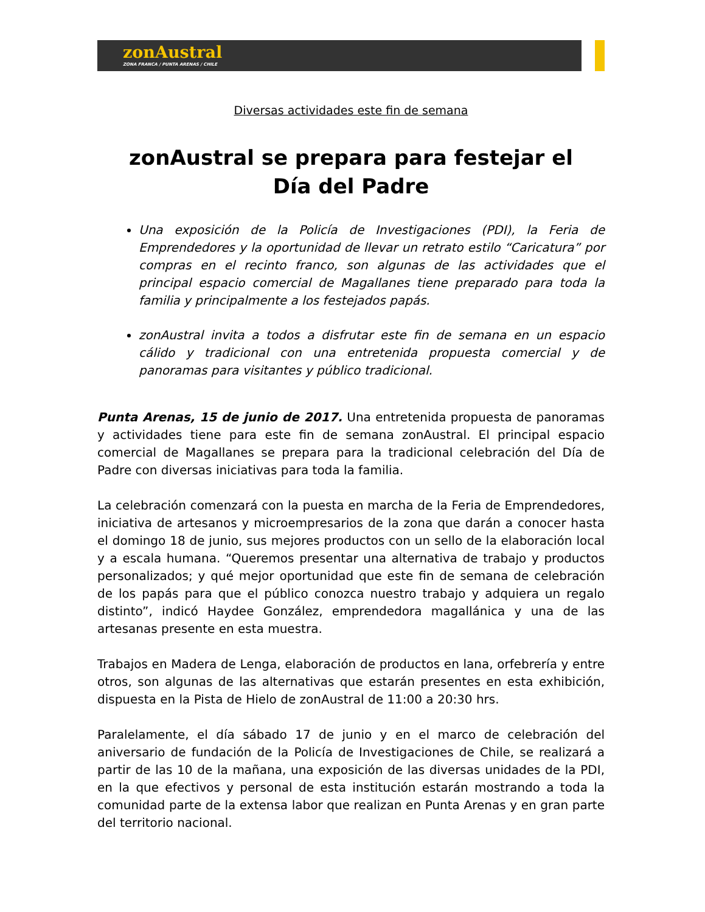zonAustral
ZONA FRANCA / PUNTA ARENAS / CHILE
Diversas actividades este fin de semana
zonAustral se prepara para festejar el Día del Padre
Una exposición de la Policía de Investigaciones (PDI), la Feria de Emprendedores y la oportunidad de llevar un retrato estilo “Caricatura” por compras en el recinto franco, son algunas de las actividades que el principal espacio comercial de Magallanes tiene preparado para toda la familia y principalmente a los festejados papás.
zonAustral invita a todos a disfrutar este fin de semana en un espacio cálido y tradicional con una entretenida propuesta comercial y de panoramas para visitantes y público tradicional.
Punta Arenas, 15 de junio de 2017. Una entretenida propuesta de panoramas y actividades tiene para este fin de semana zonAustral. El principal espacio comercial de Magallanes se prepara para la tradicional celebración del Día de Padre con diversas iniciativas para toda la familia.
La celebración comenzará con la puesta en marcha de la Feria de Emprendedores, iniciativa de artesanos y microempresarios de la zona que darán a conocer hasta el domingo 18 de junio, sus mejores productos con un sello de la elaboración local y a escala humana. “Queremos presentar una alternativa de trabajo y productos personalizados; y qué mejor oportunidad que este fin de semana de celebración de los papás para que el público conozca nuestro trabajo y adquiera un regalo distinto”, indicó Haydee González, emprendedora magallánica y una de las artesanas presente en esta muestra.
Trabajos en Madera de Lenga, elaboración de productos en lana, orfebrería y entre otros, son algunas de las alternativas que estarán presentes en esta exhibición, dispuesta en la Pista de Hielo de zonAustral de 11:00 a 20:30 hrs.
Paralelamente, el día sábado 17 de junio y en el marco de celebración del aniversario de fundación de la Policía de Investigaciones de Chile, se realizará a partir de las 10 de la mañana, una exposición de las diversas unidades de la PDI, en la que efectivos y personal de esta institución estarán mostrando a toda la comunidad parte de la extensa labor que realizan en Punta Arenas y en gran parte del territorio nacional.